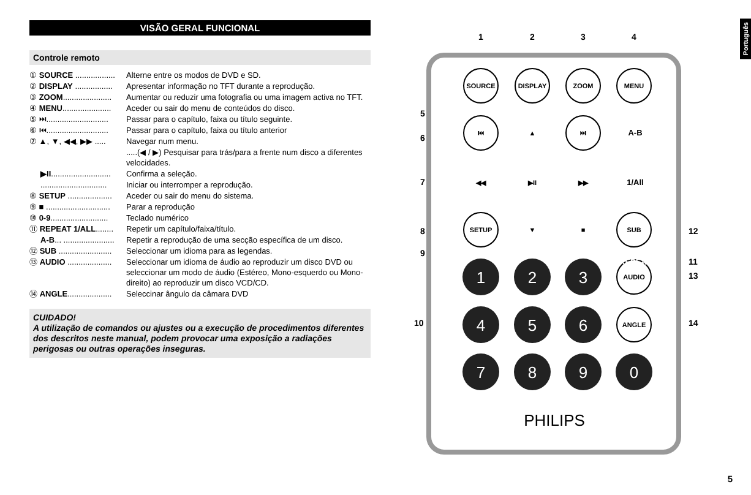VISÃO GERAL FUNCIONAL
Controle remoto
① SOURCE .................. Alterne entre os modos de DVD e SD.
② DISPLAY ................. Apresentar informação no TFT durante a reprodução.
③ ZOOM...................... Aumentar ou reduzir uma fotografia ou uma imagem activa no TFT.
④ MENU...................... Aceder ou sair do menu de conteúdos do disco.
⑤ ⏭............................ Passar para o capítulo, faixa ou título seguinte.
⑥ ⏮............................ Passar para o capítulo, faixa ou título anterior
⑦ ▲, ▼, ◀◀, ▶▶ ..... Navegar num menu.
.....(◀ / ▶) Pesquisar para trás/para a frente num disco a diferentes velocidades.
▶II........................... Confirma a seleção.
.............................. Iniciar ou interromper a reprodução.
⑧ SETUP .................... Aceder ou sair do menu do sistema.
⑨ ■ ............................. Parar a reprodução
⑩ 0-9.......................... Teclado numérico
⑪ REPEAT 1/ALL........ Repetir um capítulo/faixa/título.
A-B... ....................... Repetir a reprodução de uma secção específica de um disco.
⑫ SUB ........................ Seleccionar um idioma para as legendas.
⑬ AUDIO .................... Seleccionar um idioma de áudio ao reproduzir um disco DVD ou seleccionar um modo de áudio (Estéreo, Mono-esquerdo ou Mono-direito) ao reproduzir um disco VCD/CD.
⑭ ANGLE.................... Seleccinar ângulo da câmara DVD
CUIDADO!
A utilização de comandos ou ajustes ou a execução de procedimentos diferentes dos descritos neste manual, podem provocar uma exposição a radiações perigosas ou outras operações inseguras.
1
2
3
4
5
6
7
8
9
10
11
12
13
14
SOURCE
DISPLAY
ZOOM
MENU
SETUP
SUB
AUDIO
ANGLE
⏮
⏭
A-B
REPEAT
1/All
▶II
▲
▼
◀◀
▶▶
■
1
2
3
4
5
6
7
8
9
0
PHILIPS
Português
5